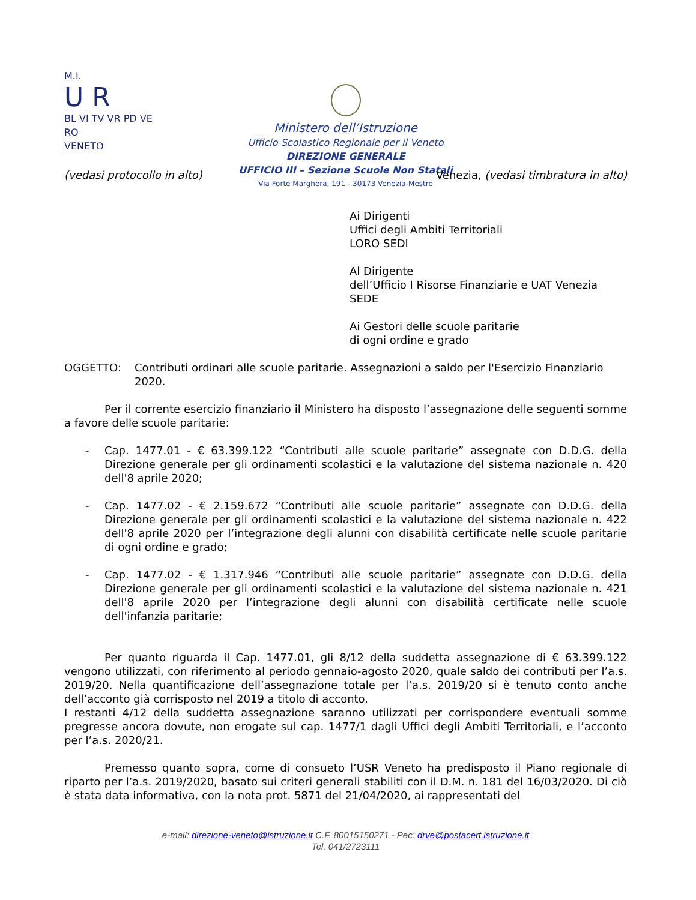M.I.
U R
BL VI TV VR PD VE RO
VENETO
Ministero dell’Istruzione
Ufficio Scolastico Regionale per il Veneto
DIREZIONE GENERALE
UFFICIO III – Sezione Scuole Non Statali
Via Forte Marghera, 191 - 30173 Venezia-Mestre
(vedasi protocollo in alto) Venezia, (vedasi timbratura in alto)
Ai Dirigenti
Uffici degli Ambiti Territoriali
LORO SEDI
Al Dirigente
dell’Ufficio I Risorse Finanziarie e UAT Venezia
SEDE
Ai Gestori delle scuole paritarie
di ogni ordine e grado
OGGETTO: Contributi ordinari alle scuole paritarie. Assegnazioni a saldo per l'Esercizio Finanziario 2020.
Per il corrente esercizio finanziario il Ministero ha disposto l’assegnazione delle seguenti somme a favore delle scuole paritarie:
- Cap. 1477.01 - € 63.399.122 “Contributi alle scuole paritarie” assegnate con D.D.G. della Direzione generale per gli ordinamenti scolastici e la valutazione del sistema nazionale n. 420 dell'8 aprile 2020;
- Cap. 1477.02 - € 2.159.672 “Contributi alle scuole paritarie” assegnate con D.D.G. della Direzione generale per gli ordinamenti scolastici e la valutazione del sistema nazionale n. 422 dell'8 aprile 2020 per l’integrazione degli alunni con disabilità certificate nelle scuole paritarie di ogni ordine e grado;
- Cap. 1477.02 - € 1.317.946 “Contributi alle scuole paritarie” assegnate con D.D.G. della Direzione generale per gli ordinamenti scolastici e la valutazione del sistema nazionale n. 421 dell'8 aprile 2020 per l’integrazione degli alunni con disabilità certificate nelle scuole dell'infanzia paritarie;
Per quanto riguarda il Cap. 1477.01, gli 8/12 della suddetta assegnazione di € 63.399.122 vengono utilizzati, con riferimento al periodo gennaio-agosto 2020, quale saldo dei contributi per l’a.s. 2019/20. Nella quantificazione dell’assegnazione totale per l’a.s. 2019/20 si è tenuto conto anche dell’acconto già corrisposto nel 2019 a titolo di acconto.
I restanti 4/12 della suddetta assegnazione saranno utilizzati per corrispondere eventuali somme pregresse ancora dovute, non erogate sul cap. 1477/1 dagli Uffici degli Ambiti Territoriali, e l’acconto per l’a.s. 2020/21.
Premesso quanto sopra, come di consueto l’USR Veneto ha predisposto il Piano regionale di riparto per l’a.s. 2019/2020, basato sui criteri generali stabiliti con il D.M. n. 181 del 16/03/2020. Di ciò è stata data informativa, con la nota prot. 5871 del 21/04/2020, ai rappresentati del
e-mail: direzione-veneto@istruzione.it C.F. 80015150271 - Pec: drve@postacert.istruzione.it
Tel. 041/2723111